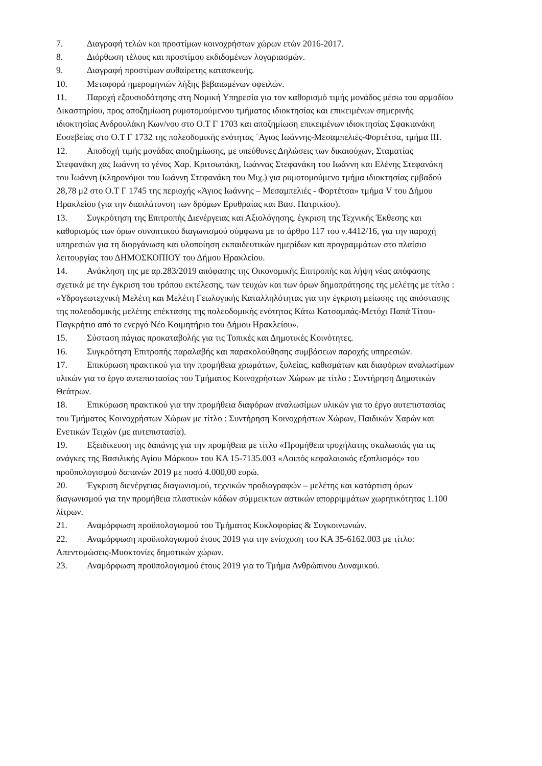7. Διαγραφή τελών και προστίμων κοινοχρήστων χώρων ετών 2016-2017.
8. Διόρθωση τέλους και προστίμου εκδιδομένων λογαριασμών.
9. Διαγραφή προστίμων αυθαίρετης κατασκευής.
10. Μεταφορά ημερομηνιών λήξης βεβαιωμένων οφειλών.
11. Παροχή εξουσιοδότησης στη Νομική Υπηρεσία για τον καθορισμό τιμής μονάδος μέσω του αρμοδίου Δικαστηρίου, προς αποζημίωση ρυμοτομούμενου τμήματος ιδιοκτησίας και επικειμένων σημερινής ιδιοκτησίας Ανδρουλάκη Κων/νου στο Ο.Τ Γ 1703 και αποζημίωση επικειμένων ιδιοκτησίας Σφακιανάκη Ευσεβείας στο Ο.Τ Γ 1732 της πολεοδομικής ενότητας ΄Αγιος Ιωάννης-Μεσαμπελιές-Φορτέτσα, τμήμα ΙΙΙ.
12. Αποδοχή τιμής μονάδας αποζημίωσης, με υπεύθυνες Δηλώσεις των δικαιούχων, Σταματίας Στεφανάκη χας Ιωάννη το γένος Χαρ. Κριτσωτάκη, Ιωάννας Στεφανάκη του Ιωάννη και Ελένης Στεφανάκη του Ιωάννη (κληρονόμοι του Ιωάννη Στεφανάκη του Μιχ.) για ρυμοτομούμενο τμήμα ιδιοκτησίας εμβαδού 28,78 μ2 στο Ο.Τ Γ 1745 της περιοχής «Άγιος Ιωάννης – Μεσαμπελιές - Φορτέτσα» τμήμα V του Δήμου Ηρακλείου (για την διαπλάτυνση των δρόμων Ερυθραίας και Βασ. Πατρικίου).
13. Συγκρότηση της Επιτροπής Διενέργειας και Αξιολόγησης, έγκριση της Τεχνικής Έκθεσης και καθορισμός των όρων συνοπτικού διαγωνισμού σύμφωνα με το άρθρο 117 του ν.4412/16, για την παροχή υπηρεσιών για τη διοργάνωση και υλοποίηση εκπαιδευτικών ημερίδων και προγραμμάτων στο πλαίσιο λειτουργίας του ΔΗΜΟΣΚΟΠΙΟΥ του Δήμου Ηρακλείου.
14. Ανάκληση της με αρ.283/2019 απόφασης της Οικονομικής Επιτροπής και λήψη νέας απόφασης σχετικά με την έγκριση του τρόπου εκτέλεσης, των τευχών και των όρων δημοπράτησης της μελέτης με τίτλο : «Υδρογεωτεχνική Μελέτη και Μελέτη Γεωλογικής Καταλληλότητας για την έγκριση μείωσης της απόστασης της πολεοδομικής μελέτης επέκτασης της πολεοδομικής ενότητας Κάτω Κατσαμπάς-Μετόχι Παπά Τίτου-Παγκρήτιο από το ενεργό Νέο Κοιμητήριο του Δήμου Ηρακλείου».
15. Σύσταση πάγιας προκαταβολής για τις Τοπικές και Δημοτικές Κοινότητες.
16. Συγκρότηση Επιτροπής παραλαβής και παρακολούθησης συμβάσεων παροχής υπηρεσιών.
17. Επικύρωση πρακτικού για την προμήθεια χρωμάτων, ξυλείας, καθισμάτων και διαφόρων αναλωσίμων υλικών για το έργο αυτεπιστασίας του Τμήματος Κοινοχρήστων Χώρων με τίτλο : Συντήρηση Δημοτικών Θεάτρων.
18. Επικύρωση πρακτικού για την προμήθεια διαφόρων αναλωσίμων υλικών για το έργο αυτεπιστασίας του Τμήματος Κοινοχρήστων Χώρων με τίτλο : Συντήρηση Κοινοχρήστων Χώρων, Παιδικών Χαρών και Ενετικών Τειχών (με αυτεπιστασία).
19. Εξειδίκευση της δαπάνης για την προμήθεια με τίτλο «Προμήθεια τροχήλατης σκαλωσιάς για τις ανάγκες της Βασιλικής Αγίου Μάρκου» του ΚΑ 15-7135.003 «Λοιπός κεφαλαιακός εξοπλισμός» του προϋπολογισμού δαπανών 2019 με ποσό 4.000,00 ευρώ.
20. Έγκριση διενέργειας διαγωνισμού, τεχνικών προδιαγραφών – μελέτης και κατάρτιση όρων διαγωνισμού για την προμήθεια πλαστικών κάδων σύμμεικτων αστικών απορριμμάτων χωρητικότητας 1.100 λίτρων.
21. Αναμόρφωση προϋπολογισμού του Τμήματος Κυκλοφορίας & Συγκοινωνιών.
22. Αναμόρφωση προϋπολογισμού έτους 2019 για την ενίσχυση του ΚΑ 35-6162.003 με τίτλο: Απεντομώσεις-Μυοκτονίες δημοτικών χώρων.
23. Αναμόρφωση προϋπολογισμού έτους 2019 για το Τμήμα Ανθρώπινου Δυναμικού.